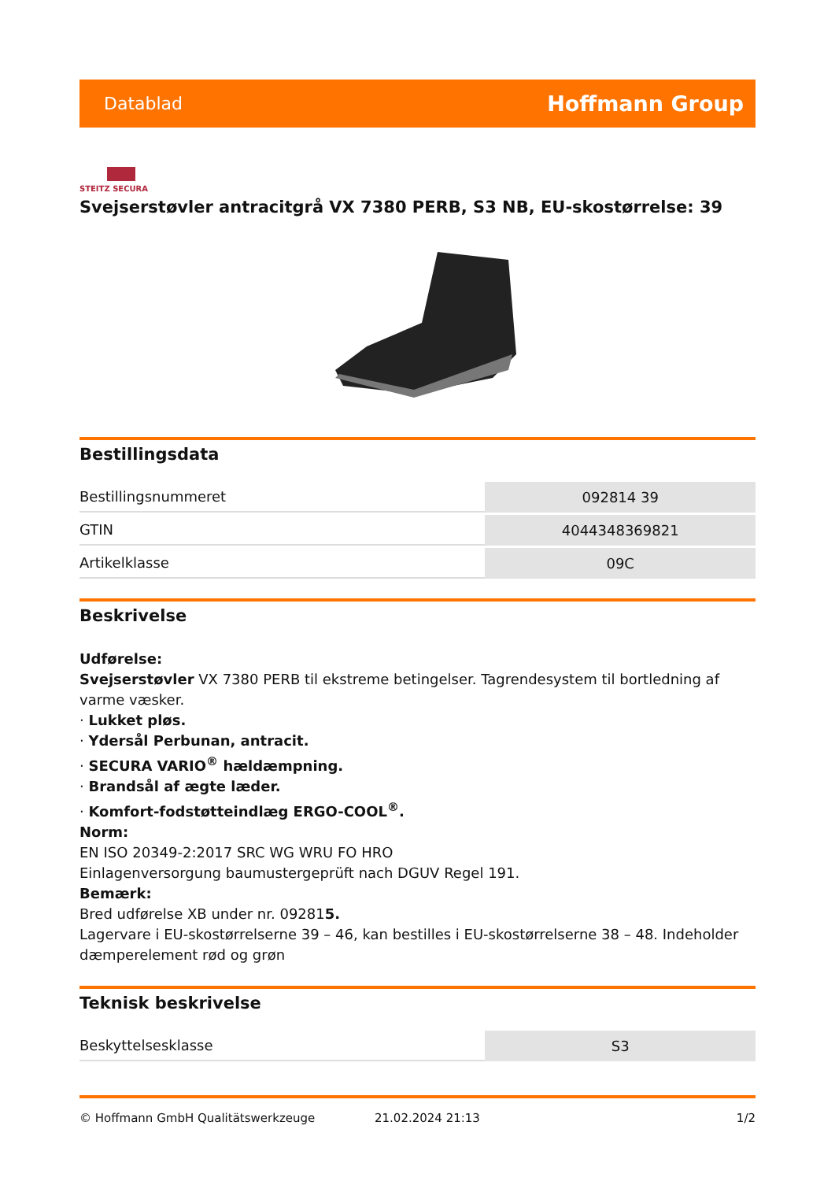Datablad Hoffmann Group
STEITZ SECURA
Svejserstøvler antracitgrå VX 7380 PERB, S3 NB, EU-skostørrelse: 39
Bestillingsdata
| Bestillingsnummeret | 092814 39 |
| GTIN | 4044348369821 |
| Artikelklasse | 09C |
Beskrivelse
Udførelse:
Svejserstøvler VX 7380 PERB til ekstreme betingelser. Tagrendesystem til bortledning af varme væsker.
· Lukket pløs.
· Ydersål Perbunan, antracit.
· SECURA VARIO<sup>®</sup> hældæmpning.
· Brandsål af ægte læder.
· Komfort-fodstøtteindlæg ERGO-COOL<sup>®</sup>.
Norm:
EN ISO 20349-2:2017 SRC WG WRU FO HRO
Einlagenversorgung baumustergeprüft nach DGUV Regel 191.
Bemærk:
Bred udførelse XB under nr. 092815.
Lagervare i EU-skostørrelserne 39 – 46, kan bestilles i EU-skostørrelserne 38 – 48. Indeholder dæmperelement rød og grøn
Teknisk beskrivelse
| Beskyttelsesklasse | S3 |
© Hoffmann GmbH Qualitätswerkzeuge 21.02.2024 21:13 1/2